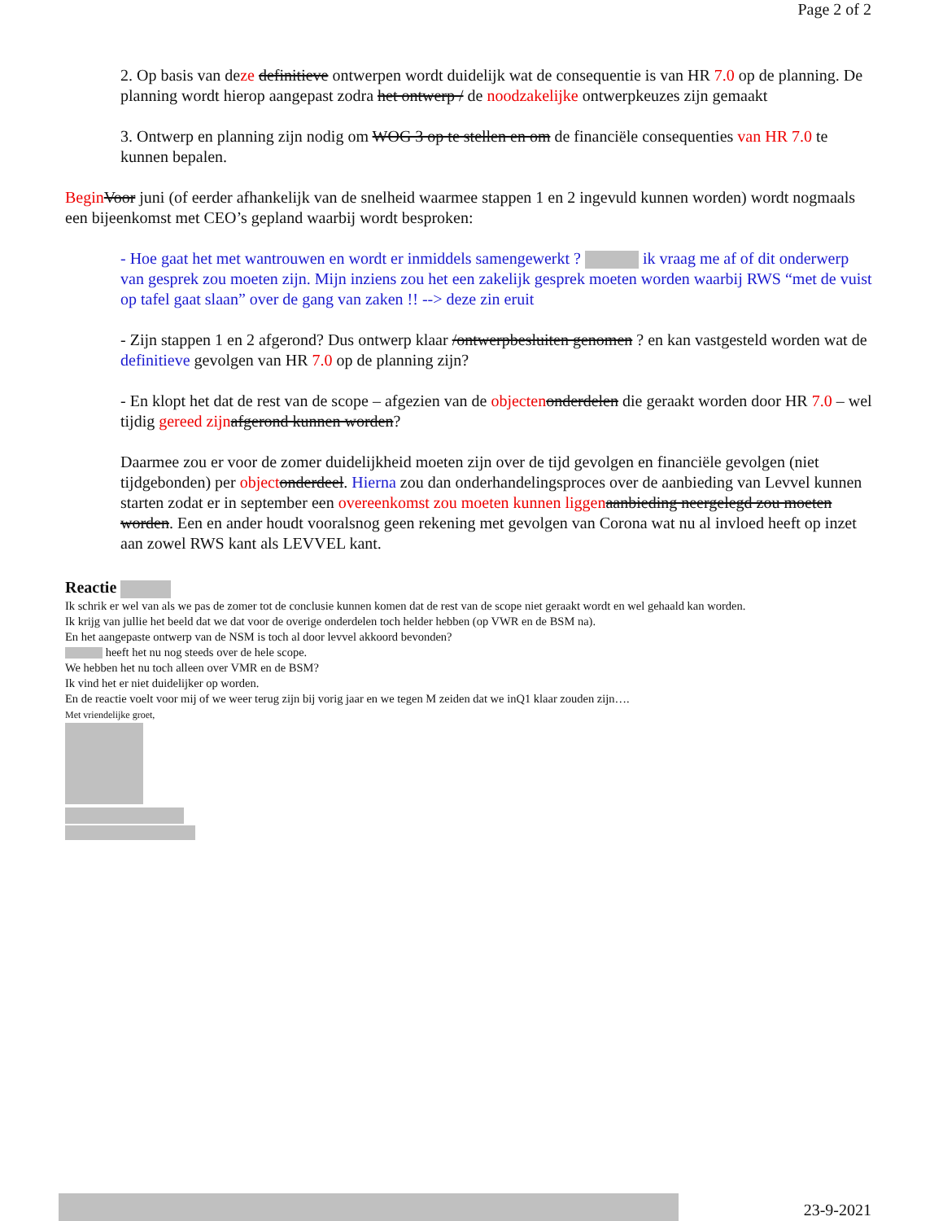Page 2 of 2
2. Op basis van deze definitieve ontwerpen wordt duidelijk wat de consequentie is van HR 7.0 op de planning. De planning wordt hierop aangepast zodra het ontwerp / de noodzakelijke ontwerpkeuzes zijn gemaakt
3. Ontwerp en planning zijn nodig om WOG 3 op te stellen en om de financiële consequenties van HR 7.0 te kunnen bepalen.
Begin Voor juni (of eerder afhankelijk van de snelheid waarmee stappen 1 en 2 ingevuld kunnen worden) wordt nogmaals een bijeenkomst met CEO’s gepland waarbij wordt besproken:
- Hoe gaat het met wantrouwen en wordt er inmiddels samengewerkt ? ik vraag me af of dit onderwerp van gesprek zou moeten zijn. Mijn inziens zou het een zakelijk gesprek moeten worden waarbij RWS “met de vuist op tafel gaat slaan” over de gang van zaken !! --> deze zin eruit
- Zijn stappen 1 en 2 afgerond? Dus ontwerp klaar /ontwerpbesluiten genomen ? en kan vastgesteld worden wat de definitieve gevolgen van HR 7.0 op de planning zijn?
- En klopt het dat de rest van de scope – afgezien van de objecten onderdelen die geraakt worden door HR 7.0 – wel tijdig gereed zijn afgerond kunnen worden?
Daarmee zou er voor de zomer duidelijkheid moeten zijn over de tijd gevolgen en financiële gevolgen (niet tijdgebonden) per object onderdeel. Hierna zou dan onderhandelingsproces over de aanbieding van Levvel kunnen starten zodat er in september een overeenkomst zou moeten kunnen liggen aanbieding neergelegd zou moeten worden. Een en ander houdt vooralsnog geen rekening met gevolgen van Corona wat nu al invloed heeft op inzet aan zowel RWS kant als LEVVEL kant.
Reactie
Ik schrik er wel van als we pas de zomer tot de conclusie kunnen komen dat de rest van de scope niet geraakt wordt en wel gehaald kan worden.
Ik krijg van jullie het beeld dat we dat voor de overige onderdelen toch helder hebben (op VWR en de BSM na).
En het aangepaste ontwerp van de NSM is toch al door levvel akkoord bevonden?
heeft het nu nog steeds over de hele scope.
We hebben het nu toch alleen over VMR en de BSM?
Ik vind het er niet duidelijker op worden.
En de reactie voelt voor mij of we weer terug zijn bij vorig jaar en we tegen M zeiden dat we inQ1 klaar zouden zijn….
Met vriendelijke groet,
23-9-2021